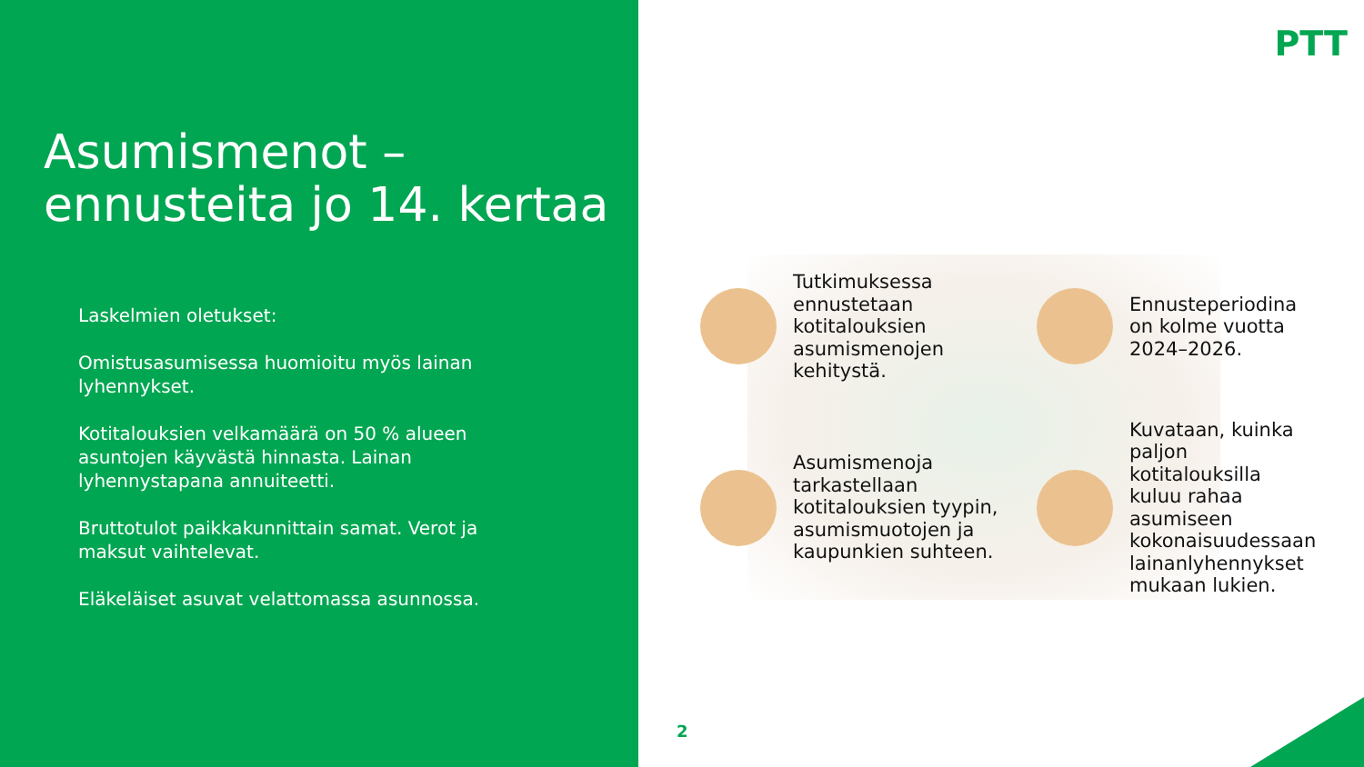Asumismenot –
ennusteita jo 14. kertaa
Laskelmien oletukset:
Omistusasumisessa huomioitu myös lainan lyhennykset.
Kotitalouksien velkamäärä on 50 % alueen asuntojen käyvästä hinnasta. Lainan lyhennystapana annuiteetti.
Bruttotulot paikkakunnittain samat. Verot ja maksut vaihtelevat.
Eläkeläiset asuvat velattomassa asunnossa.
PTT
Tutkimuksessa ennustetaan kotitalouksien asumismenojen kehitystä.
Ennusteperiodina on kolme vuotta 2024–2026.
Asumismenoja tarkastellaan kotitalouksien tyypin, asumismuotojen ja kaupunkien suhteen.
Kuvataan, kuinka paljon kotitalouksilla kuluu rahaa asumiseen kokonaisuudessaan lainanlyhennykset mukaan lukien.
2